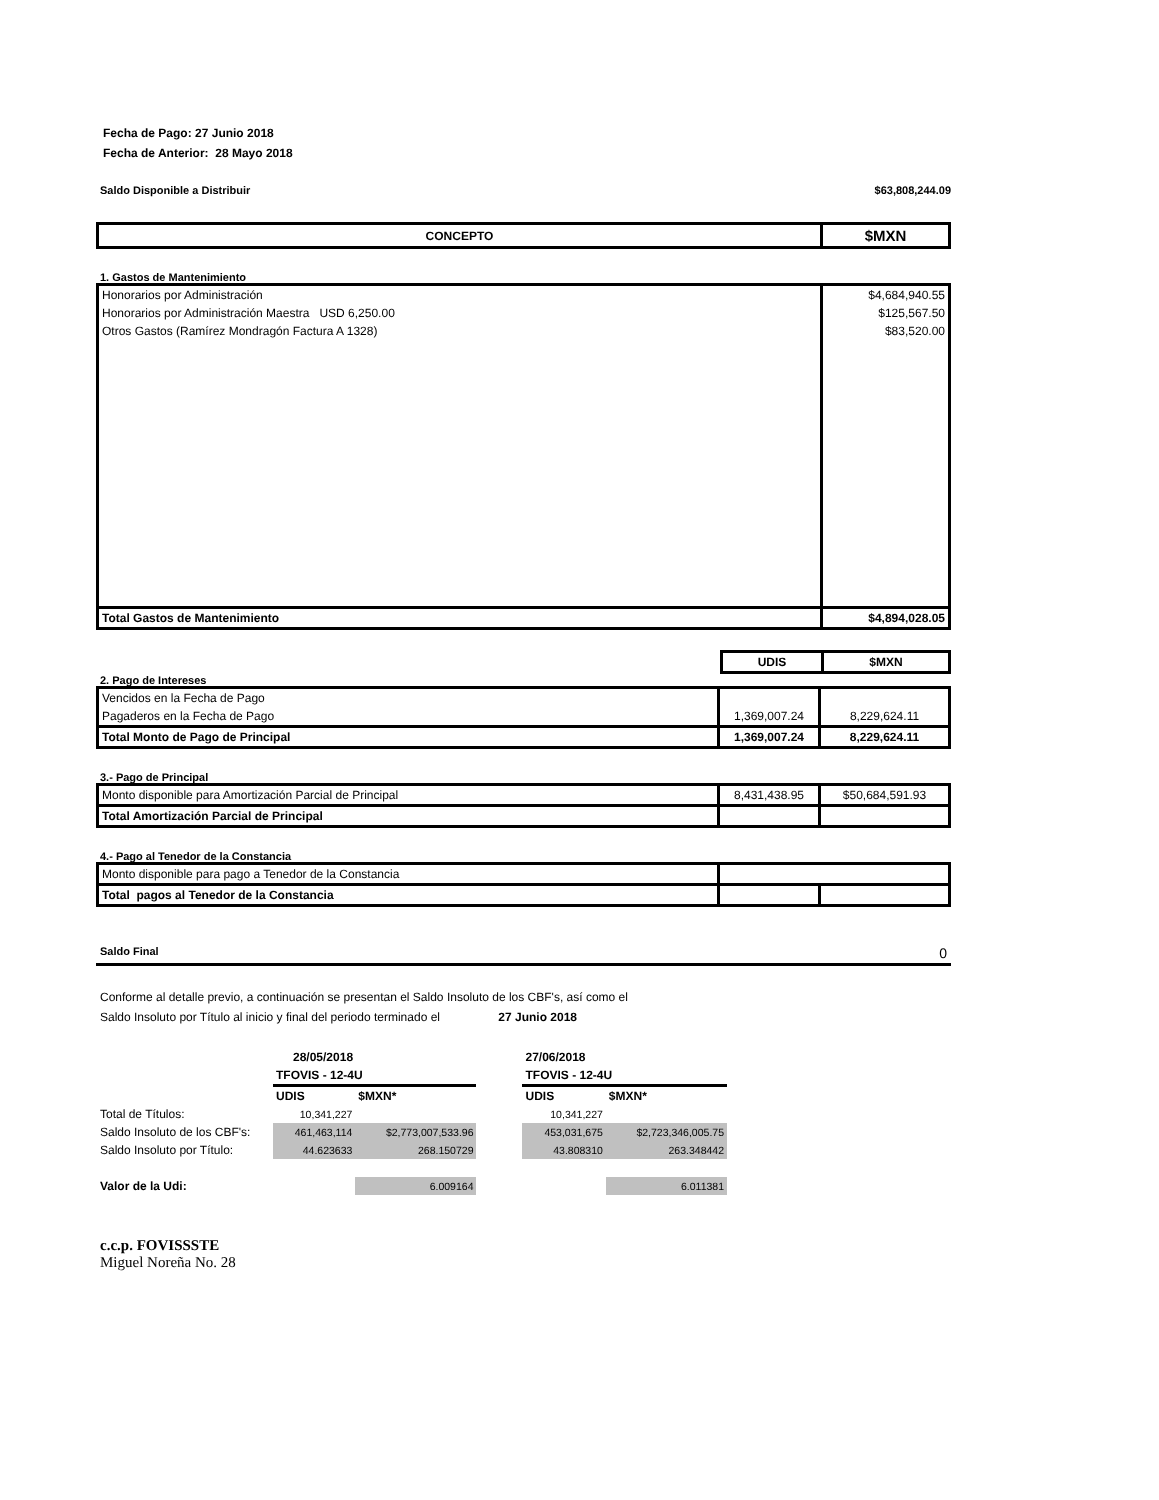Fecha de Pago: 27 Junio 2018
Fecha de Anterior: 28 Mayo 2018
Saldo Disponible a Distribuir $63,808,244.09
| CONCEPTO | $MXN |
| --- | --- |
1. Gastos de Mantenimiento
| Honorarios por Administración | $4,684,940.55 |
| Honorarios por Administración Maestra USD 6,250.00 | $125,567.50 |
| Otros Gastos (Ramírez Mondragón Factura A 1328) | $83,520.00 |
| Total Gastos de Mantenimiento | $4,894,028.05 |
| | UDIS | $MXN |
2. Pago de Intereses
| Vencidos en la Fecha de Pago | | |
| Pagaderos en la Fecha de Pago | 1,369,007.24 | 8,229,624.11 |
| Total Monto de Pago de Principal | 1,369,007.24 | 8,229,624.11 |
3.- Pago de Principal
| Monto disponible para Amortización Parcial de Principal | 8,431,438.95 | $50,684,591.93 |
| Total Amortización Parcial de Principal | | |
4.- Pago al Tenedor de la Constancia
| Monto disponible para pago a Tenedor de la Constancia | | |
| Total pagos al Tenedor de la Constancia | | |
Saldo Final 0
Conforme al detalle previo, a continuación se presentan el Saldo Insoluto de los CBF's, así como el
Saldo Insoluto por Título al inicio y final del periodo terminado el 27 Junio 2018
| | 28/05/2018 | | | 27/06/2018 | |
| | TFOVIS - 12-4U | | | TFOVIS - 12-4U | |
| | UDIS | $MXN* | | UDIS | $MXN* |
| Total de Títulos: | 10,341,227 | | | 10,341,227 | |
| Saldo Insoluto de los CBF's: | 461,463,114 | $2,773,007,533.96 | | 453,031,675 | $2,723,346,005.75 |
| Saldo Insoluto por Título: | 44.623633 | 268.150729 | | 43.808310 | 263.348442 |
| Valor de la Udi: | | 6.009164 | | | 6.011381 |
c.c.p. FOVISSSTE
Miguel Noreña No. 28